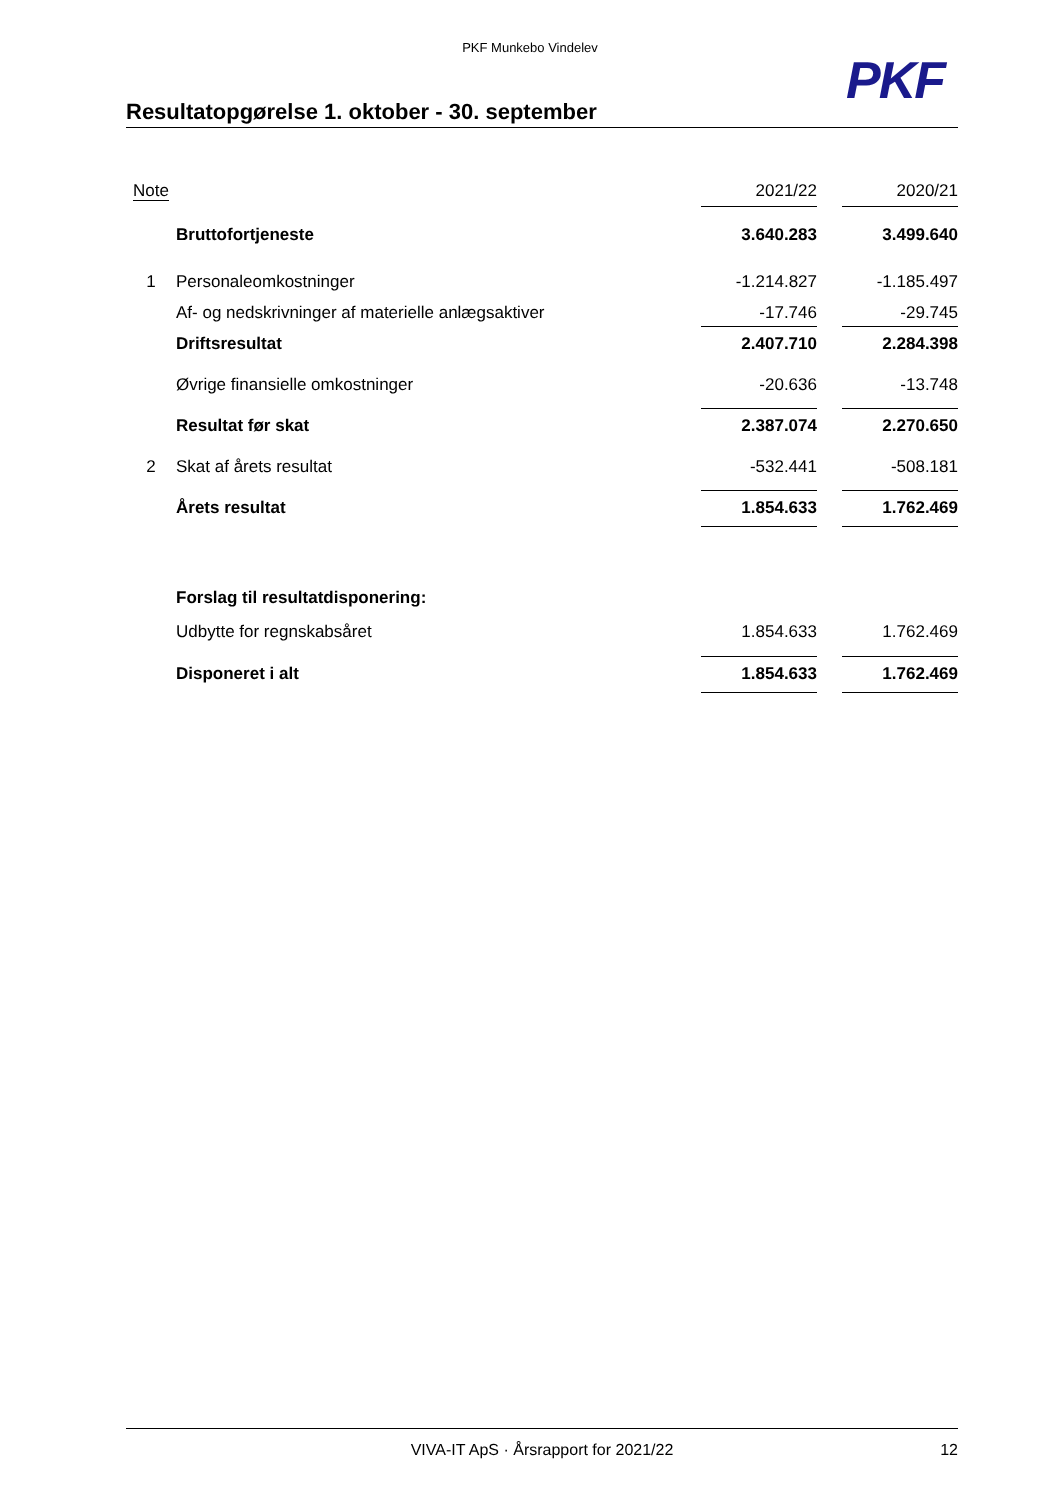PKF Munkebo Vindelev
PKF
Resultatopgørelse 1. oktober - 30. september
| Note | | 2021/22 | | 2020/21 |
| --- | --- | --- | --- | --- |
| | Bruttofortjeneste | 3.640.283 | | 3.499.640 |
| 1 | Personaleomkostninger | -1.214.827 | | -1.185.497 |
| | Af- og nedskrivninger af materielle anlægsaktiver | -17.746 | | -29.745 |
| | Driftsresultat | 2.407.710 | | 2.284.398 |
| | Øvrige finansielle omkostninger | -20.636 | | -13.748 |
| | Resultat før skat | 2.387.074 | | 2.270.650 |
| 2 | Skat af årets resultat | -532.441 | | -508.181 |
| | Årets resultat | 1.854.633 | | 1.762.469 |
| | Forslag til resultatdisponering: | | | |
| | Udbytte for regnskabsåret | 1.854.633 | | 1.762.469 |
| | Disponeret i alt | 1.854.633 | | 1.762.469 |
VIVA-IT ApS · Årsrapport for 2021/22 12